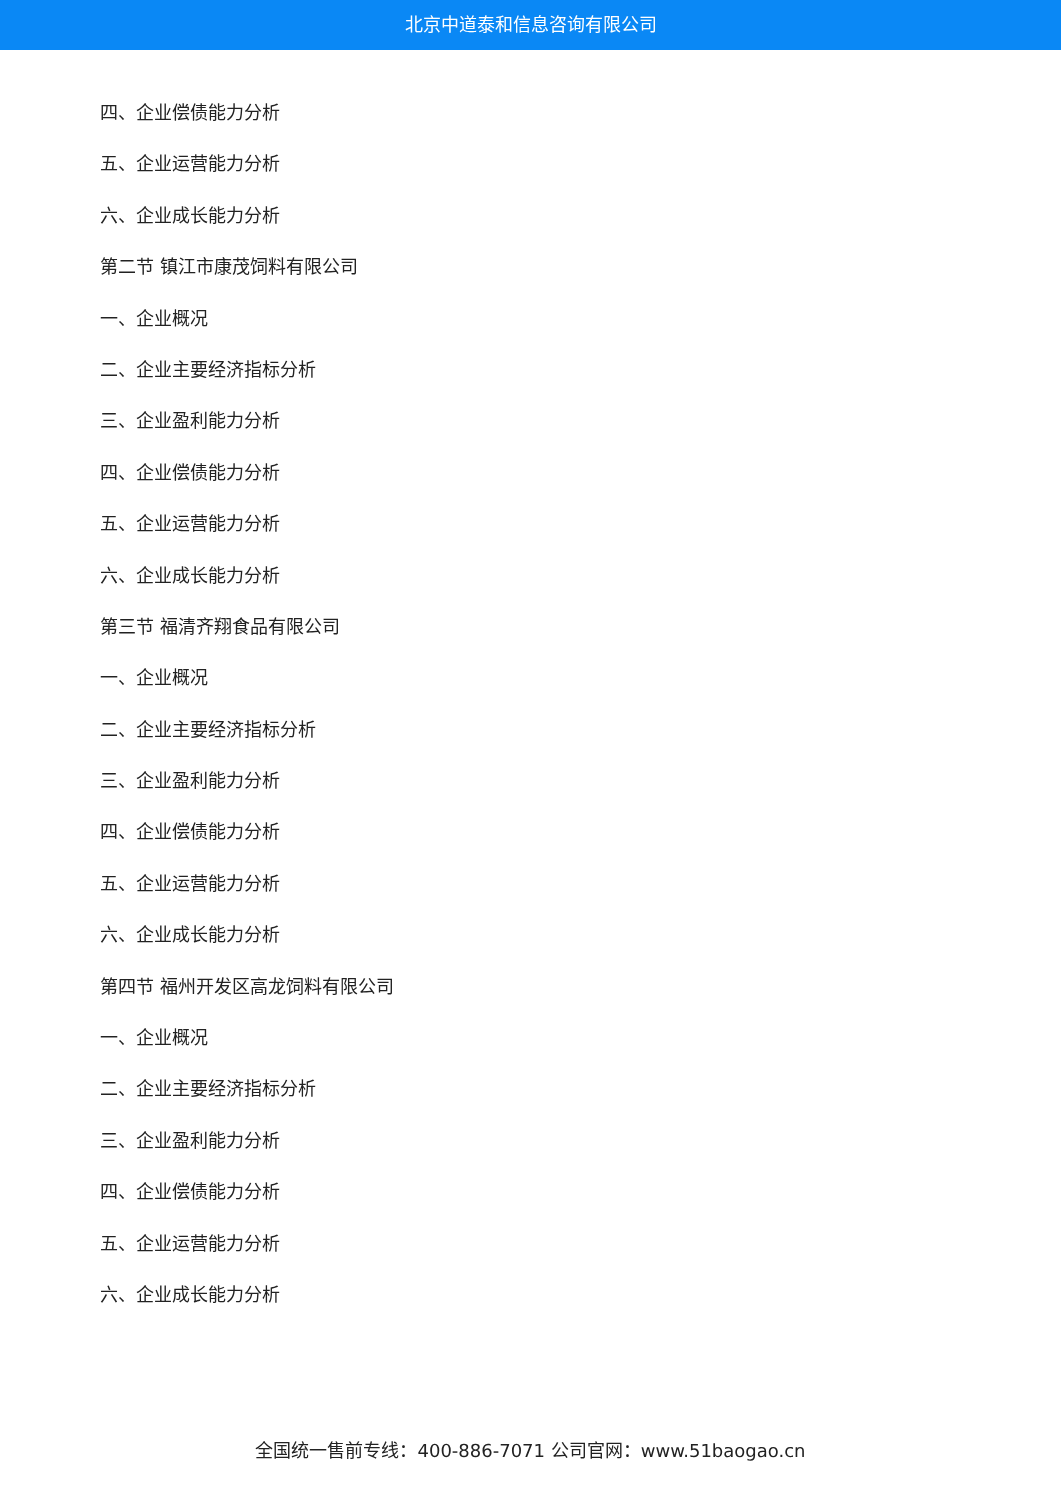北京中道泰和信息咨询有限公司
四、企业偿债能力分析
五、企业运营能力分析
六、企业成长能力分析
第二节 镇江市康茂饲料有限公司
一、企业概况
二、企业主要经济指标分析
三、企业盈利能力分析
四、企业偿债能力分析
五、企业运营能力分析
六、企业成长能力分析
第三节 福清齐翔食品有限公司
一、企业概况
二、企业主要经济指标分析
三、企业盈利能力分析
四、企业偿债能力分析
五、企业运营能力分析
六、企业成长能力分析
第四节 福州开发区高龙饲料有限公司
一、企业概况
二、企业主要经济指标分析
三、企业盈利能力分析
四、企业偿债能力分析
五、企业运营能力分析
六、企业成长能力分析
全国统一售前专线：400-886-7071 公司官网：www.51baogao.cn